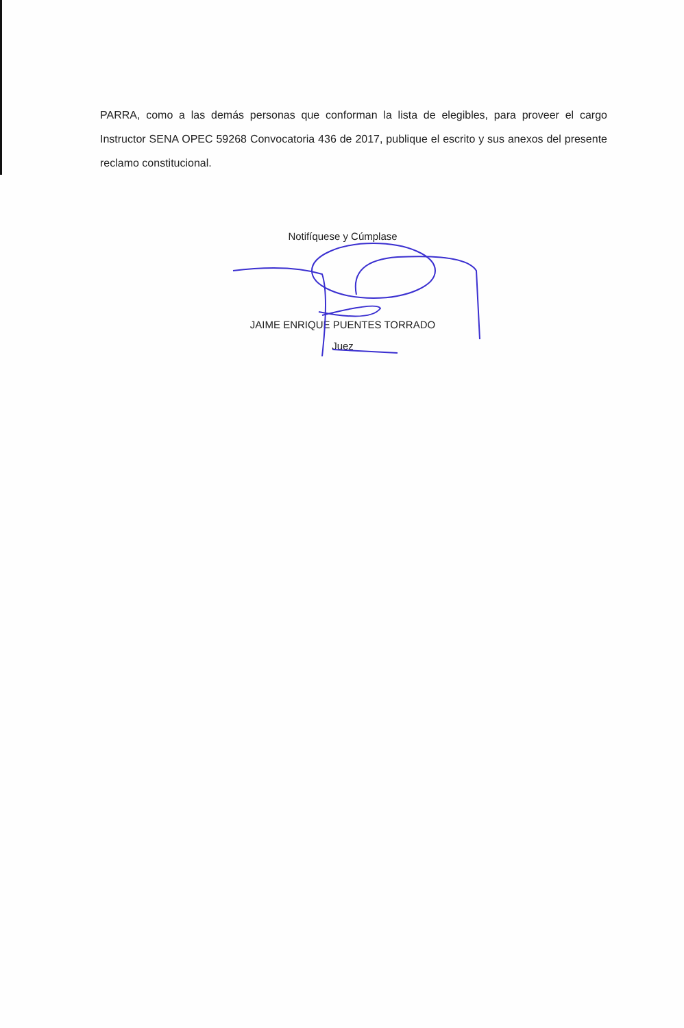PARRA, como a las demás personas que conforman la lista de elegibles, para proveer el cargo Instructor SENA OPEC 59268 Convocatoria 436 de 2017, publique el escrito y sus anexos del presente reclamo constitucional.
Notifíquese y Cúmplase
JAIME ENRIQUE PUENTES TORRADO
Juez